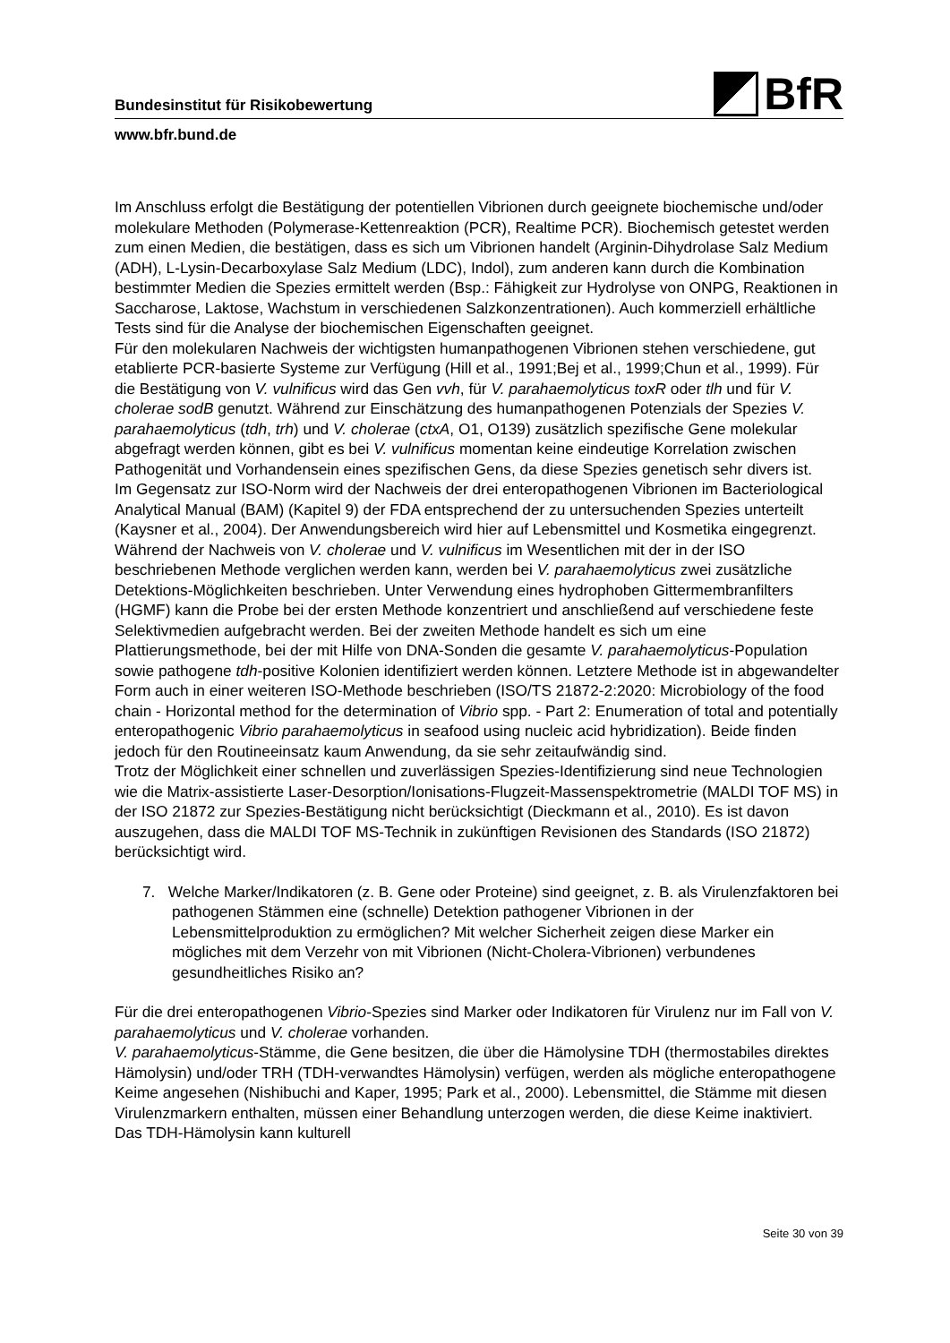BfR
Bundesinstitut für Risikobewertung
www.bfr.bund.de
Im Anschluss erfolgt die Bestätigung der potentiellen Vibrionen durch geeignete biochemische und/oder molekulare Methoden (Polymerase-Kettenreaktion (PCR), Realtime PCR). Biochemisch getestet werden zum einen Medien, die bestätigen, dass es sich um Vibrionen handelt (Arginin-Dihydrolase Salz Medium (ADH), L-Lysin-Decarboxylase Salz Medium (LDC), Indol), zum anderen kann durch die Kombination bestimmter Medien die Spezies ermittelt werden (Bsp.: Fähigkeit zur Hydrolyse von ONPG, Reaktionen in Saccharose, Laktose, Wachstum in verschiedenen Salzkonzentrationen). Auch kommerziell erhältliche Tests sind für die Analyse der biochemischen Eigenschaften geeignet.
Für den molekularen Nachweis der wichtigsten humanpathogenen Vibrionen stehen verschiedene, gut etablierte PCR-basierte Systeme zur Verfügung (Hill et al., 1991;Bej et al., 1999;Chun et al., 1999). Für die Bestätigung von V. vulnificus wird das Gen vvh, für V. parahaemolyticus toxR oder tlh und für V. cholerae sodB genutzt. Während zur Einschätzung des humanpathogenen Potenzials der Spezies V. parahaemolyticus (tdh, trh) und V. cholerae (ctxA, O1, O139) zusätzlich spezifische Gene molekular abgefragt werden können, gibt es bei V. vulnificus momentan keine eindeutige Korrelation zwischen Pathogenität und Vorhandensein eines spezifischen Gens, da diese Spezies genetisch sehr divers ist.
Im Gegensatz zur ISO-Norm wird der Nachweis der drei enteropathogenen Vibrionen im Bacteriological Analytical Manual (BAM) (Kapitel 9) der FDA entsprechend der zu untersuchenden Spezies unterteilt (Kaysner et al., 2004). Der Anwendungsbereich wird hier auf Lebensmittel und Kosmetika eingegrenzt. Während der Nachweis von V. cholerae und V. vulnificus im Wesentlichen mit der in der ISO beschriebenen Methode verglichen werden kann, werden bei V. parahaemolyticus zwei zusätzliche Detektions-Möglichkeiten beschrieben. Unter Verwendung eines hydrophoben Gittermembranfilters (HGMF) kann die Probe bei der ersten Methode konzentriert und anschließend auf verschiedene feste Selektivmedien aufgebracht werden. Bei der zweiten Methode handelt es sich um eine Plattierungsmethode, bei der mit Hilfe von DNA-Sonden die gesamte V. parahaemolyticus-Population sowie pathogene tdh-positive Kolonien identifiziert werden können. Letztere Methode ist in abgewandelter Form auch in einer weiteren ISO-Methode beschrieben (ISO/TS 21872-2:2020: Microbiology of the food chain - Horizontal method for the determination of Vibrio spp. - Part 2: Enumeration of total and potentially enteropathogenic Vibrio parahaemolyticus in seafood using nucleic acid hybridization). Beide finden jedoch für den Routineeinsatz kaum Anwendung, da sie sehr zeitaufwändig sind.
Trotz der Möglichkeit einer schnellen und zuverlässigen Spezies-Identifizierung sind neue Technologien wie die Matrix-assistierte Laser-Desorption/Ionisations-Flugzeit-Massenspektrometrie (MALDI TOF MS) in der ISO 21872 zur Spezies-Bestätigung nicht berücksichtigt (Dieckmann et al., 2010). Es ist davon auszugehen, dass die MALDI TOF MS-Technik in zukünftigen Revisionen des Standards (ISO 21872) berücksichtigt wird.
7. Welche Marker/Indikatoren (z. B. Gene oder Proteine) sind geeignet, z. B. als Virulenzfaktoren bei pathogenen Stämmen eine (schnelle) Detektion pathogener Vibrionen in der Lebensmittelproduktion zu ermöglichen? Mit welcher Sicherheit zeigen diese Marker ein mögliches mit dem Verzehr von mit Vibrionen (Nicht-Cholera-Vibrionen) verbundenes gesundheitliches Risiko an?
Für die drei enteropathogenen Vibrio-Spezies sind Marker oder Indikatoren für Virulenz nur im Fall von V. parahaemolyticus und V. cholerae vorhanden.
V. parahaemolyticus-Stämme, die Gene besitzen, die über die Hämolysine TDH (thermostabiles direktes Hämolysin) und/oder TRH (TDH-verwandtes Hämolysin) verfügen, werden als mögliche enteropathogene Keime angesehen (Nishibuchi and Kaper, 1995; Park et al., 2000). Lebensmittel, die Stämme mit diesen Virulenzmarkern enthalten, müssen einer Behandlung unterzogen werden, die diese Keime inaktiviert. Das TDH-Hämolysin kann kulturell
Seite 30 von 39